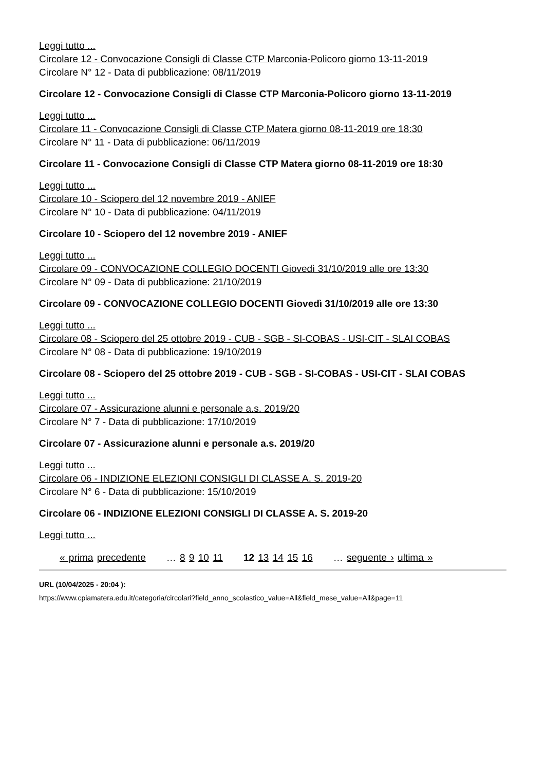Leggi tutto ...
Circolare 12 - Convocazione Consigli di Classe CTP Marconia-Policoro giorno 13-11-2019
Circolare N° 12 - Data di pubblicazione: 08/11/2019
Circolare 12 - Convocazione Consigli di Classe CTP Marconia-Policoro giorno 13-11-2019
Leggi tutto ...
Circolare 11 - Convocazione Consigli di Classe CTP Matera giorno 08-11-2019 ore 18:30
Circolare N° 11 - Data di pubblicazione: 06/11/2019
Circolare 11 - Convocazione Consigli di Classe CTP Matera giorno 08-11-2019 ore 18:30
Leggi tutto ...
Circolare 10 - Sciopero del 12 novembre 2019 - ANIEF
Circolare N° 10 - Data di pubblicazione: 04/11/2019
Circolare 10 - Sciopero del 12 novembre 2019 - ANIEF
Leggi tutto ...
Circolare 09 - CONVOCAZIONE COLLEGIO DOCENTI Giovedì 31/10/2019 alle ore 13:30
Circolare N° 09 - Data di pubblicazione: 21/10/2019
Circolare 09 - CONVOCAZIONE COLLEGIO DOCENTI Giovedì 31/10/2019 alle ore 13:30
Leggi tutto ...
Circolare 08 - Sciopero del 25 ottobre 2019 - CUB - SGB - SI-COBAS - USI-CIT - SLAI COBAS
Circolare N° 08 - Data di pubblicazione: 19/10/2019
Circolare 08 - Sciopero del 25 ottobre 2019 - CUB - SGB - SI-COBAS - USI-CIT - SLAI COBAS
Leggi tutto ...
Circolare 07 - Assicurazione alunni e personale a.s. 2019/20
Circolare N° 7 - Data di pubblicazione: 17/10/2019
Circolare 07 - Assicurazione alunni e personale a.s. 2019/20
Leggi tutto ...
Circolare 06 - INDIZIONE ELEZIONI CONSIGLI DI CLASSE A. S. 2019-20
Circolare N° 6 - Data di pubblicazione: 15/10/2019
Circolare 06 - INDIZIONE ELEZIONI CONSIGLI DI CLASSE A. S. 2019-20
Leggi tutto ...
« prima precedente … 8 9 10 11 12 13 14 15 16 … seguente › ultima »
URL (10/04/2025 - 20:04 ):
https://www.cpiamatera.edu.it/categoria/circolari?field_anno_scolastico_value=All&field_mese_value=All&page=11